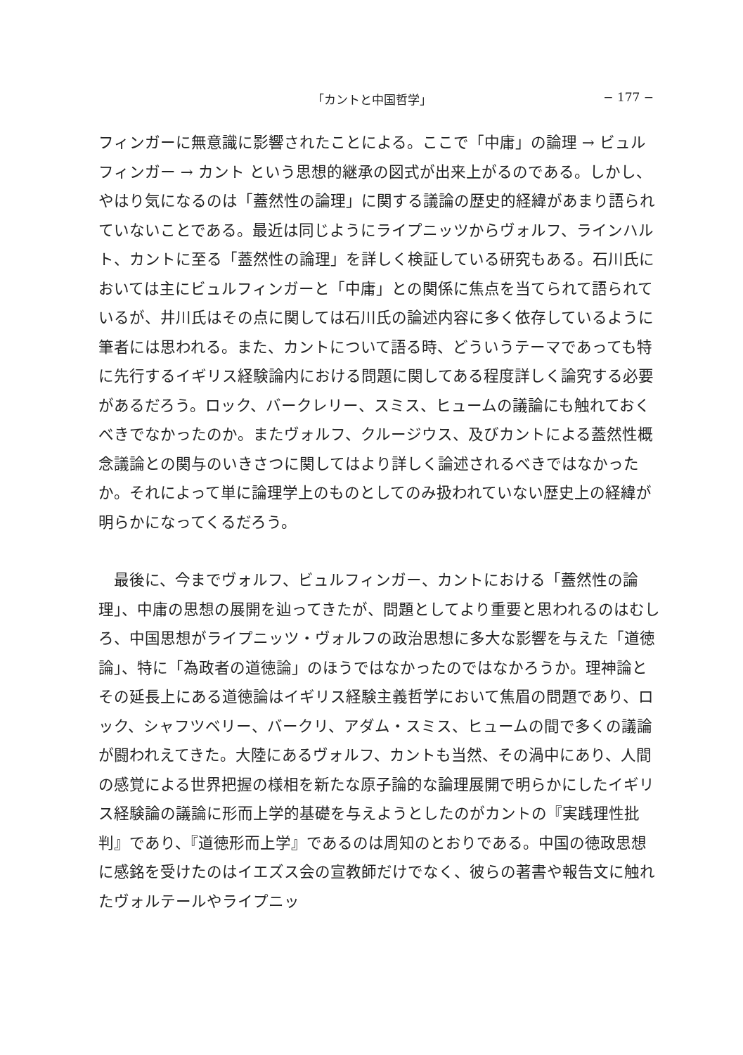「カントと中国哲学」 − 177 −
フィンガーに無意識に影響されたことによる。ここで「中庸」の論理 → ビュルフィンガー → カント という思想的継承の図式が出来上がるのである。しかし、やはり気になるのは「蓋然性の論理」に関する議論の歴史的経緯があまり語られていないことである。最近は同じようにライプニッツからヴォルフ、ラインハルト、カントに至る「蓋然性の論理」を詳しく検証している研究もある。石川氏においては主にビュルフィンガーと「中庸」との関係に焦点を当てられて語られているが、井川氏はその点に関しては石川氏の論述内容に多く依存しているように筆者には思われる。また、カントについて語る時、どういうテーマであっても特に先行するイギリス経験論内における問題に関してある程度詳しく論究する必要があるだろう。ロック、バークレリー、スミス、ヒュームの議論にも触れておくべきでなかったのか。またヴォルフ、クルージウス、及びカントによる蓋然性概念議論との関与のいきさつに関してはより詳しく論述されるべきではなかったか。それによって単に論理学上のものとしてのみ扱われていない歴史上の経緯が明らかになってくるだろう。
　最後に、今までヴォルフ、ビュルフィンガー、カントにおける「蓋然性の論理」、中庸の思想の展開を辿ってきたが、問題としてより重要と思われるのはむしろ、中国思想がライプニッツ・ヴォルフの政治思想に多大な影響を与えた「道徳論」、特に「為政者の道徳論」のほうではなかったのではなかろうか。理神論とその延長上にある道徳論はイギリス経験主義哲学において焦眉の問題であり、ロック、シャフツベリー、バークリ、アダム・スミス、ヒュームの間で多くの議論が闘われえてきた。大陸にあるヴォルフ、カントも当然、その渦中にあり、人間の感覚による世界把握の様相を新たな原子論的な論理展開で明らかにしたイギリス経験論の議論に形而上学的基礎を与えようとしたのがカントの『実践理性批判』であり、『道徳形而上学』であるのは周知のとおりである。中国の徳政思想に感銘を受けたのはイエズス会の宣教師だけでなく、彼らの著書や報告文に触れたヴォルテールやライプニッ